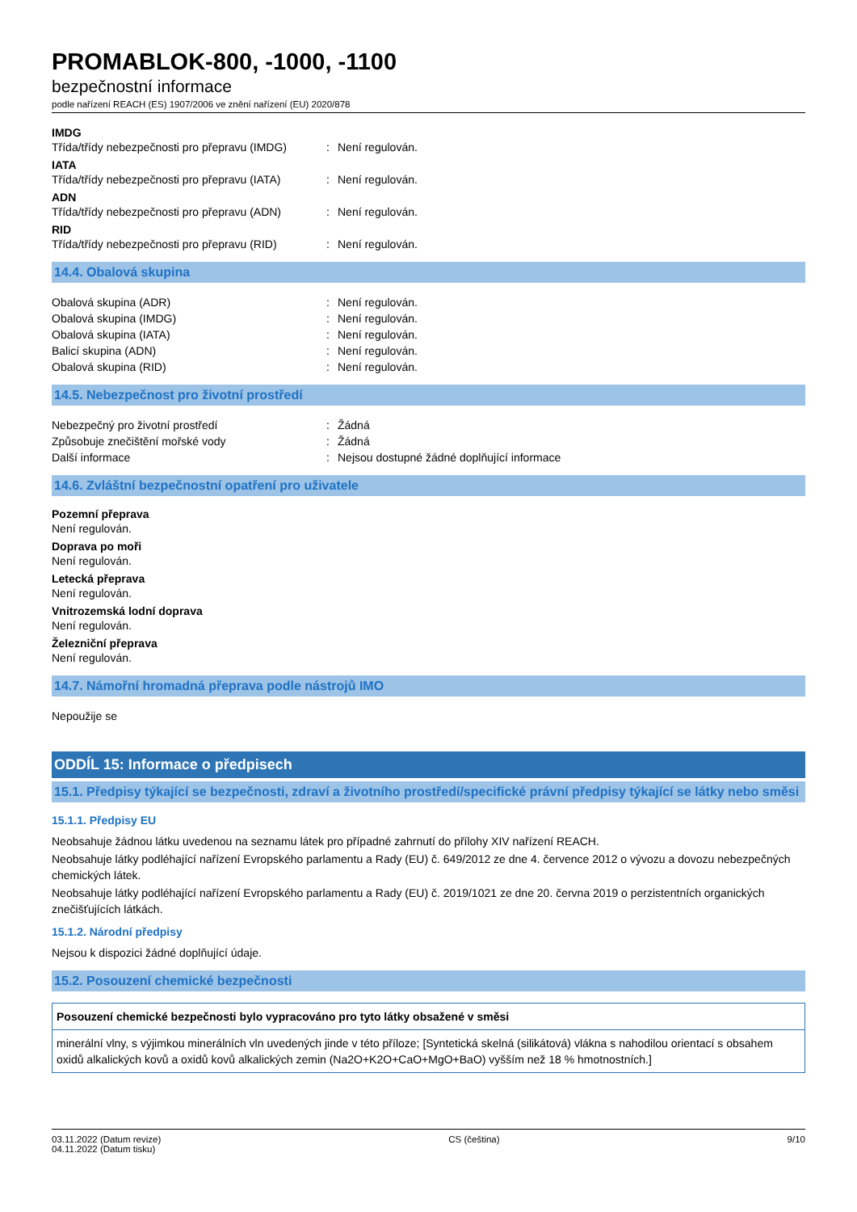PROMABLOK-800, -1000, -1100
bezpečnostní informace
podle nařízení REACH (ES) 1907/2006 ve znění nařízení (EU) 2020/878
IMDG
| Třída/třídy nebezpečnosti pro přepravu (IMDG) | : | Není regulován. |
IATA
| Třída/třídy nebezpečnosti pro přepravu (IATA) | : | Není regulován. |
ADN
| Třída/třídy nebezpečnosti pro přepravu (ADN) | : | Není regulován. |
RID
| Třída/třídy nebezpečnosti pro přepravu (RID) | : | Není regulován. |
14.4. Obalová skupina
| Obalová skupina (ADR) | : | Není regulován. |
| Obalová skupina (IMDG) | : | Není regulován. |
| Obalová skupina (IATA) | : | Není regulován. |
| Balicí skupina (ADN) | : | Není regulován. |
| Obalová skupina (RID) | : | Není regulován. |
14.5. Nebezpečnost pro životní prostředí
| Nebezpečný pro životní prostředí | : | Žádná |
| Způsobuje znečištění mořské vody | : | Žádná |
| Další informace | : | Nejsou dostupné žádné doplňující informace |
14.6. Zvláštní bezpečnostní opatření pro uživatele
Pozemní přeprava
Není regulován.
Doprava po moři
Není regulován.
Letecká přeprava
Není regulován.
Vnitrozemská lodní doprava
Není regulován.
Železniční přeprava
Není regulován.
14.7. Námořní hromadná přeprava podle nástrojů IMO
Nepoužije se
ODDÍL 15: Informace o předpisech
15.1. Předpisy týkající se bezpečnosti, zdraví a životního prostředí/specifické právní předpisy týkající se látky nebo směsi
15.1.1. Předpisy EU
Neobsahuje žádnou látku uvedenou na seznamu látek pro případné zahrnutí do přílohy XIV nařízení REACH.
Neobsahuje látky podléhající nařízení Evropského parlamentu a Rady (EU) č. 649/2012 ze dne 4. července 2012 o vývozu a dovozu nebezpečných chemických látek.
Neobsahuje látky podléhající nařízení Evropského parlamentu a Rady (EU) č. 2019/1021 ze dne 20. června 2019 o perzistentních organických znečišťujících látkách.
15.1.2. Národní předpisy
Nejsou k dispozici žádné doplňující údaje.
15.2. Posouzení chemické bezpečnosti
Posouzení chemické bezpečnosti bylo vypracováno pro tyto látky obsažené v směsi
minerální vlny, s výjimkou minerálních vln uvedených jinde v této příloze; [Syntetická skelná (silikátová) vlákna s nahodilou orientací s obsahem oxidů alkalických kovů a oxidů kovů alkalických zemin (Na2O+K2O+CaO+MgO+BaO) vyšším než 18 % hmotnostních.]
03.11.2022 (Datum revize)
04.11.2022 (Datum tisku)
CS (čeština) 9/10